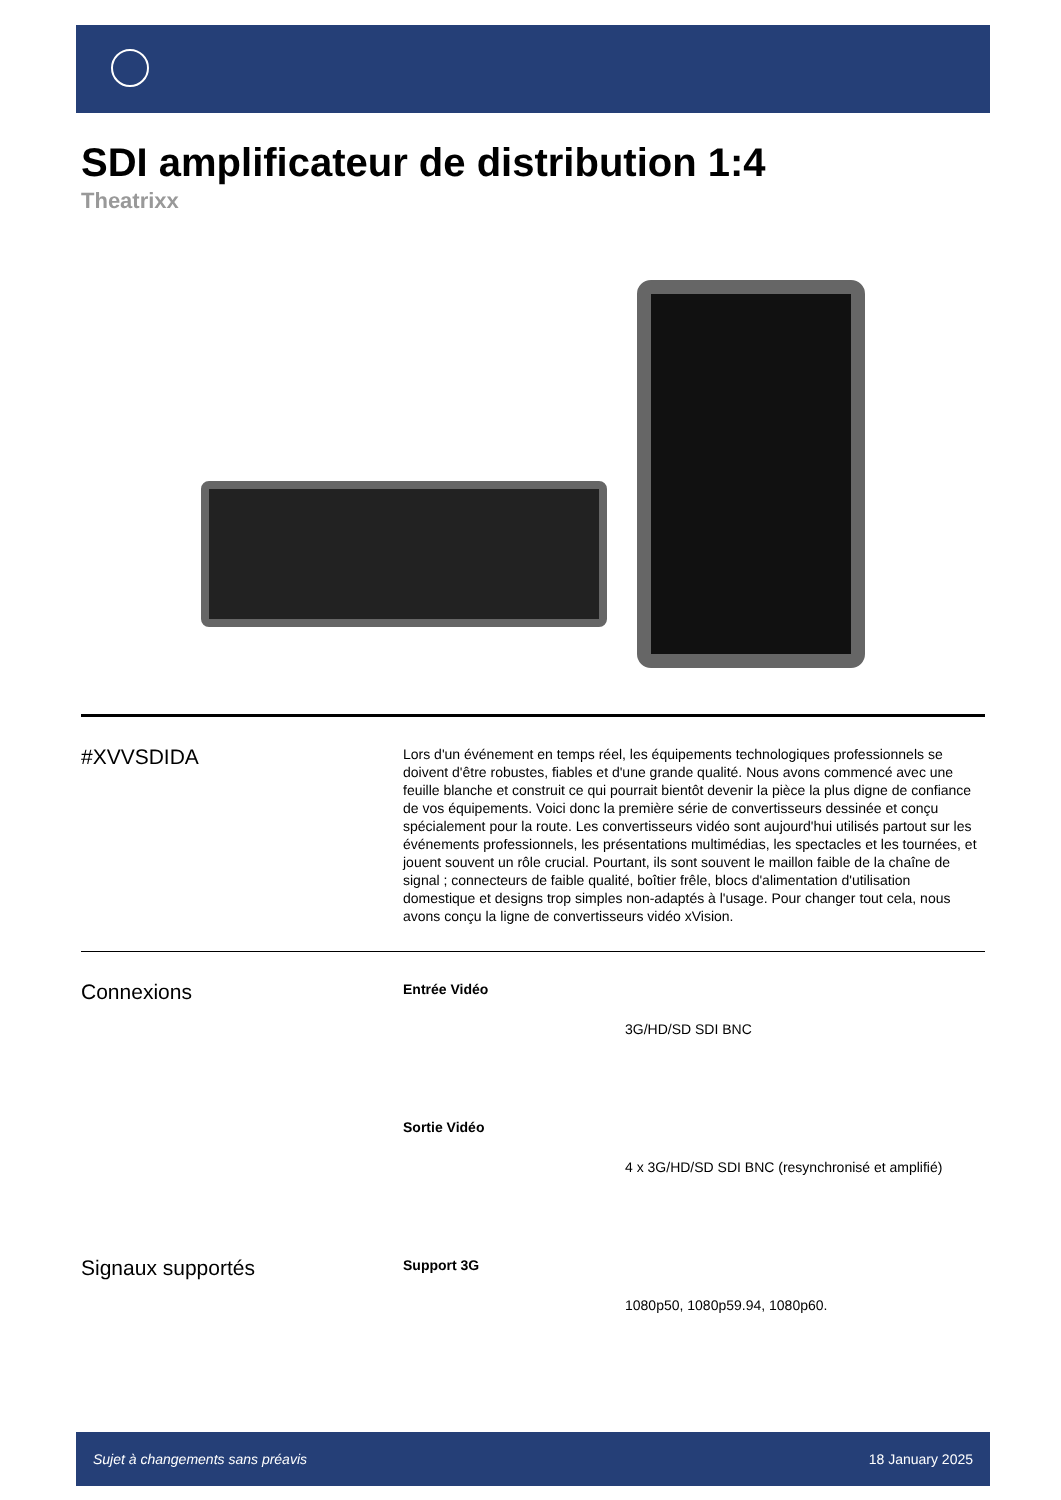SDI amplificateur de distribution 1:4
Theatrixx
#XVVSDIDA
Lors d'un événement en temps réel, les équipements technologiques professionnels se doivent d'être robustes, fiables et d'une grande qualité. Nous avons commencé avec une feuille blanche et construit ce qui pourrait bientôt devenir la pièce la plus digne de confiance de vos équipements. Voici donc la première série de convertisseurs dessinée et conçu spécialement pour la route. Les convertisseurs vidéo sont aujourd'hui utilisés partout sur les événements professionnels, les présentations multimédias, les spectacles et les tournées, et jouent souvent un rôle crucial. Pourtant, ils sont souvent le maillon faible de la chaîne de signal ; connecteurs de faible qualité, boîtier frêle, blocs d'alimentation d'utilisation domestique et designs trop simples non-adaptés à l'usage. Pour changer tout cela, nous avons conçu la ligne de convertisseurs vidéo xVision.
Connexions
Entrée Vidéo
3G/HD/SD SDI BNC
Sortie Vidéo
4 x 3G/HD/SD SDI BNC (resynchronisé et amplifié)
Signaux supportés
Support 3G
1080p50, 1080p59.94, 1080p60.
Sujet à changements sans préavis 18 January 2025